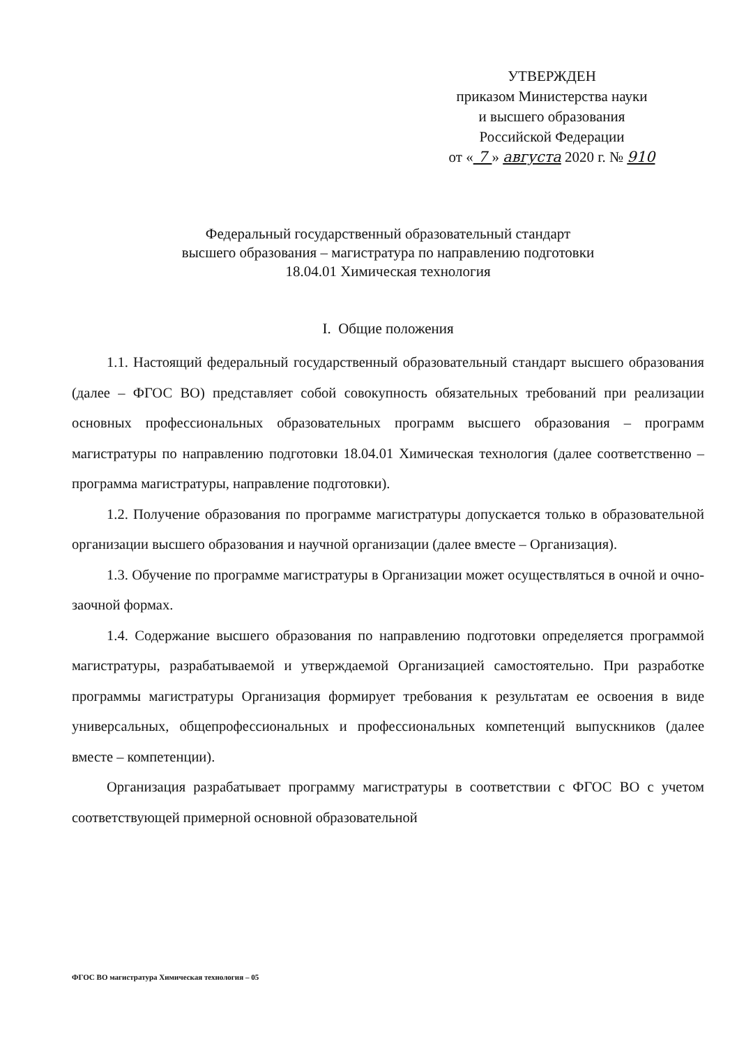УТВЕРЖДЕН
приказом Министерства науки
и высшего образования
Российской Федерации
от « 7 » августа 2020 г. № 910
Федеральный государственный образовательный стандарт
высшего образования – магистратура по направлению подготовки
18.04.01 Химическая технология
I. Общие положения
1.1. Настоящий федеральный государственный образовательный стандарт высшего образования (далее – ФГОС ВО) представляет собой совокупность обязательных требований при реализации основных профессиональных образовательных программ высшего образования – программ магистратуры по направлению подготовки 18.04.01 Химическая технология (далее соответственно – программа магистратуры, направление подготовки).
1.2. Получение образования по программе магистратуры допускается только в образовательной организации высшего образования и научной организации (далее вместе – Организация).
1.3. Обучение по программе магистратуры в Организации может осуществляться в очной и очно-заочной формах.
1.4. Содержание высшего образования по направлению подготовки определяется программой магистратуры, разрабатываемой и утверждаемой Организацией самостоятельно. При разработке программы магистратуры Организация формирует требования к результатам ее освоения в виде универсальных, общепрофессиональных и профессиональных компетенций выпускников (далее вместе – компетенции).
Организация разрабатывает программу магистратуры в соответствии с ФГОС ВО с учетом соответствующей примерной основной образовательной
ФГОС ВО магистратура Химическая технология – 05